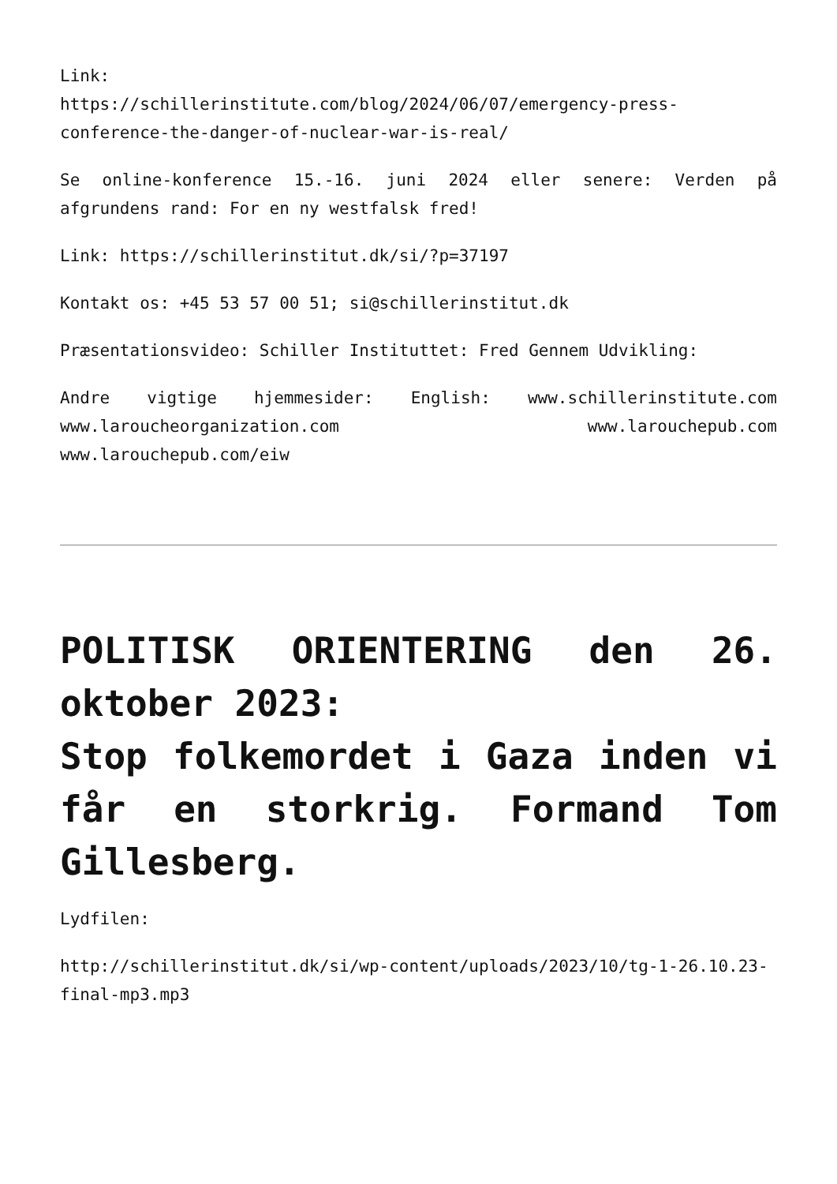Link:
https://schillerinstitute.com/blog/2024/06/07/emergency-press-conference-the-danger-of-nuclear-war-is-real/
Se online-konference 15.-16. juni 2024 eller senere: Verden på afgrundens rand: For en ny westfalsk fred!
Link: https://schillerinstitut.dk/si/?p=37197
Kontakt os: +45 53 57 00 51; si@schillerinstitut.dk
Præsentationsvideo: Schiller Instituttet: Fred Gennem Udvikling:
Andre vigtige hjemmesider: English: www.schillerinstitute.com www.laroucheorganization.com www.larouchepub.com www.larouchepub.com/eiw
POLITISK ORIENTERING den 26. oktober 2023:
Stop folkemordet i Gaza inden vi får en storkrig. Formand Tom Gillesberg.
Lydfilen:
http://schillerinstitut.dk/si/wp-content/uploads/2023/10/tg-1-26.10.23-final-mp3.mp3